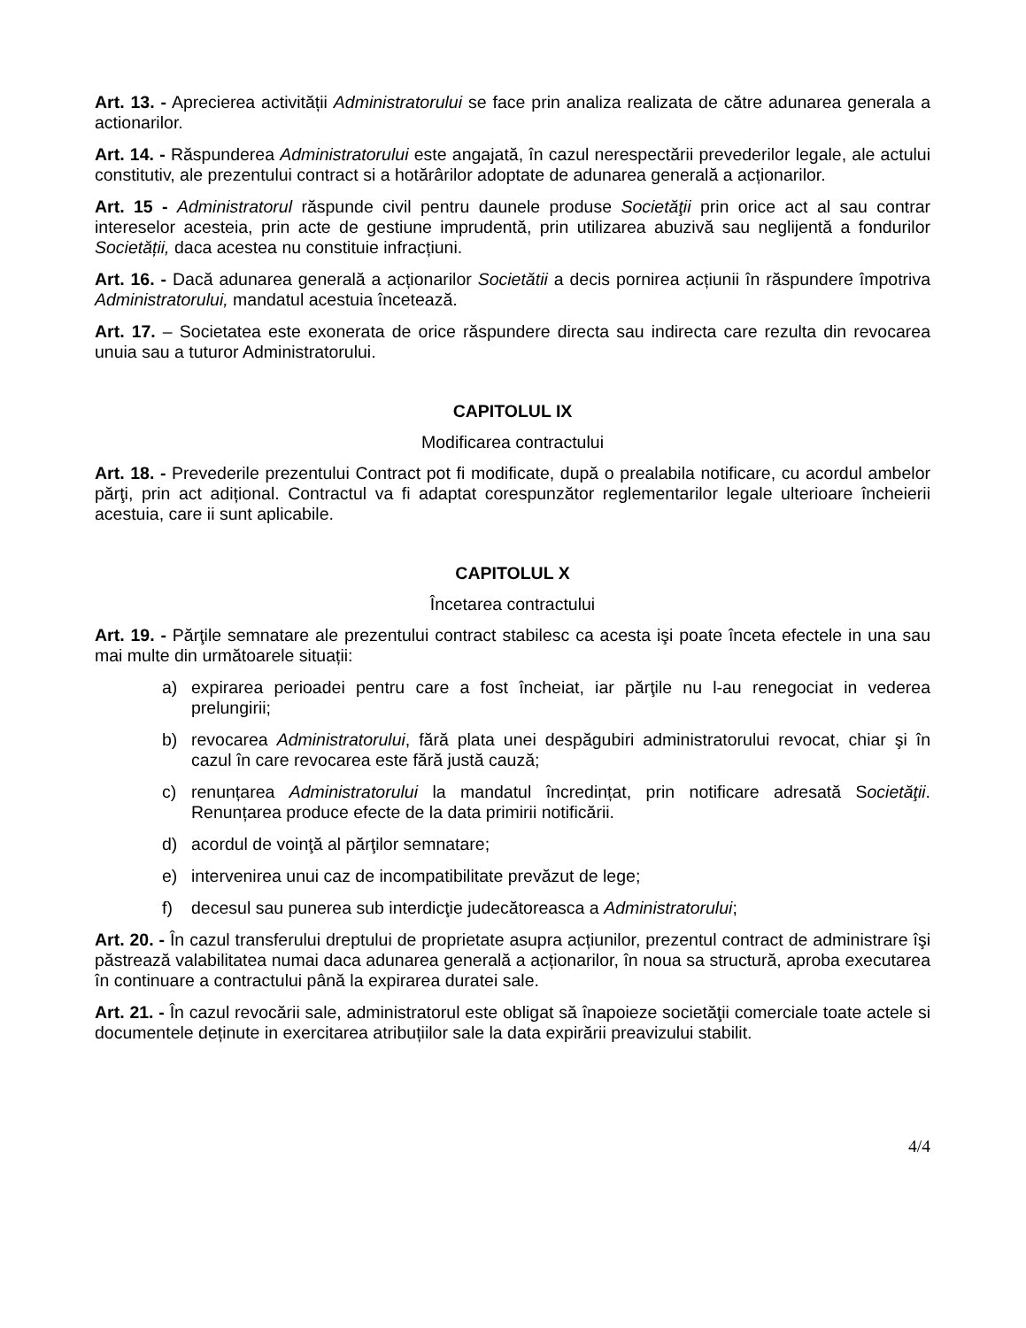Art. 13. - Aprecierea activității Administratorului se face prin analiza realizata de către adunarea generala a actionarilor.
Art. 14. - Răspunderea Administratorului este angajată, în cazul nerespectării prevederilor legale, ale actului constitutiv, ale prezentului contract si a hotărârilor adoptate de adunarea generală a acționarilor.
Art. 15 - Administratorul răspunde civil pentru daunele produse Societăţii prin orice act al sau contrar intereselor acesteia, prin acte de gestiune imprudentă, prin utilizarea abuzivă sau neglijentă a fondurilor Societății, daca acestea nu constituie infracțiuni.
Art. 16. - Dacă adunarea generală a acționarilor Societătii a decis pornirea acțiunii în răspundere împotriva Administratorului, mandatul acestuia încetează.
Art. 17. – Societatea este exonerata de orice răspundere directa sau indirecta care rezulta din revocarea unuia sau a tuturor Administratorului.
CAPITOLUL IX
Modificarea contractului
Art. 18. - Prevederile prezentului Contract pot fi modificate, după o prealabila notificare, cu acordul ambelor părţi, prin act adițional. Contractul va fi adaptat corespunzător reglementarilor legale ulterioare încheierii acestuia, care ii sunt aplicabile.
CAPITOLUL X
Încetarea contractului
Art. 19. - Părţile semnatare ale prezentului contract stabilesc ca acesta işi poate înceta efectele in una sau mai multe din următoarele situații:
a) expirarea perioadei pentru care a fost încheiat, iar părţile nu l-au renegociat in vederea prelungirii;
b) revocarea Administratorului, fără plata unei despăgubiri administratorului revocat, chiar şi în cazul în care revocarea este fără justă cauză;
c) renunțarea Administratorului la mandatul încredințat, prin notificare adresată Societăţii. Renunțarea produce efecte de la data primirii notificării.
d) acordul de voinţă al părţilor semnatare;
e) intervenirea unui caz de incompatibilitate prevăzut de lege;
f) decesul sau punerea sub interdicţie judecătoreasca a Administratorului;
Art. 20. - În cazul transferului dreptului de proprietate asupra acțiunilor, prezentul contract de administrare îşi păstrează valabilitatea numai daca adunarea generală a acționarilor, în noua sa structură, aproba executarea în continuare a contractului până la expirarea duratei sale.
Art. 21. - În cazul revocării sale, administratorul este obligat să înapoieze societăţii comerciale toate actele si documentele deținute in exercitarea atribuțiilor sale la data expirării preavizului stabilit.
4/4